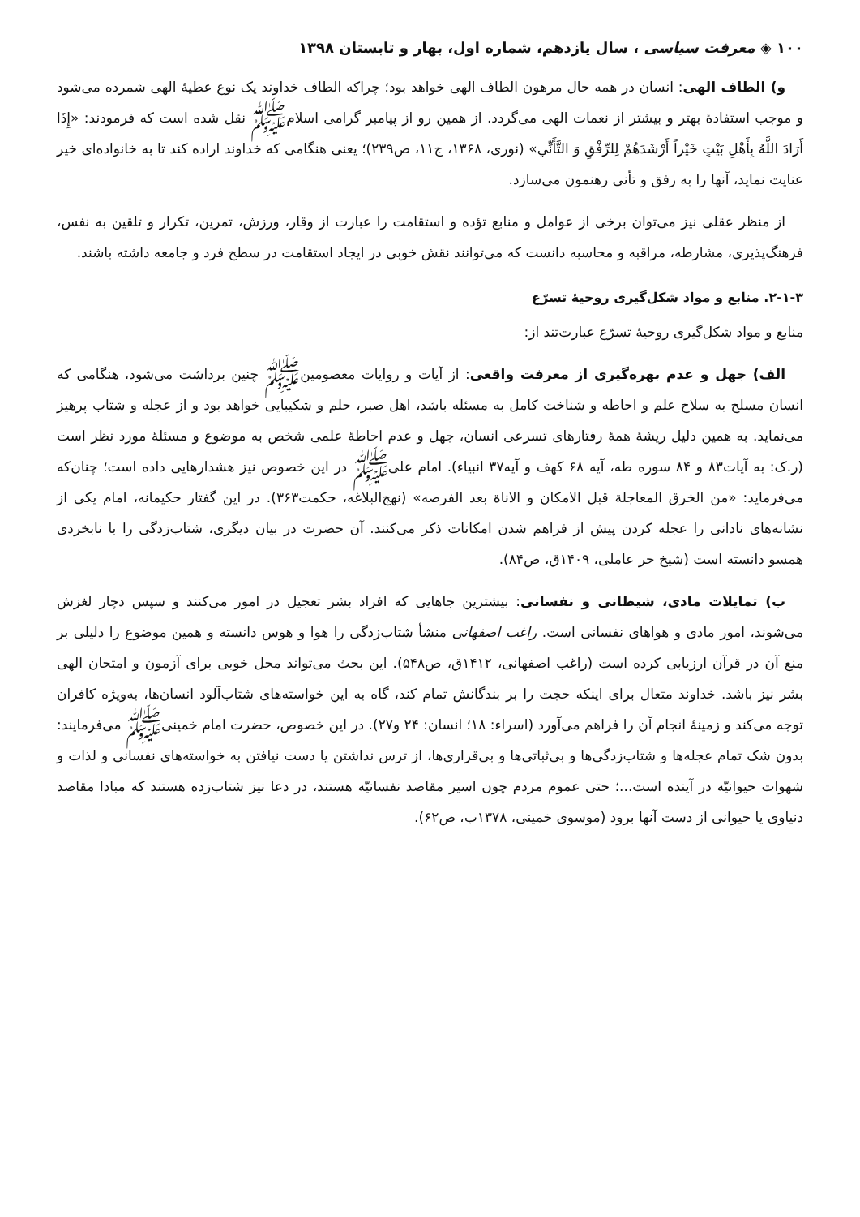۱۰۰ ◈ معرفت سیاسی ، سال یازدهم، شماره اول، بهار و تابستان ۱۳۹۸
و) الطاف الهی: انسان در همه حال مرهون الطاف الهی خواهد بود؛ چراکه الطاف خداوند یک نوع عطیهٔ الهی شمرده می‌شود و موجب استفادهٔ بهتر و بیشتر از نعمات الهی می‌گردد. از همین رو از پیامبر گرامی اسلامﷺ نقل شده است که فرمودند: «إِذَا أَرَادَ اللَّهُ بِأَهْلِ بَيْتٍ خَيْراً أَرْشَدَهُمْ لِلرِّفْقِ وَ التَّأَنِّي» (نوری، ۱۳۶۸، ج۱۱، ص۲۳۹)؛ یعنی هنگامی که خداوند اراده کند تا به خانواده‌ای خیر عنایت نماید، آنها را به رفق و تأنی رهنمون می‌سازد.
از منظر عقلی نیز می‌توان برخی از عوامل و منابع تؤده و استقامت را عبارت از وقار، ورزش، تمرین، تکرار و تلقین به نفس، فرهنگ‌پذیری، مشارطه، مراقبه و محاسبه دانست که می‌توانند نقش خوبی در ایجاد استقامت در سطح فرد و جامعه داشته باشند.
۲-۱-۳. منابع و مواد شکل‌گیری روحیهٔ تسرّع
منابع و مواد شکل‌گیری روحیهٔ تسرّع عبارت‌تند از:
الف) جهل و عدم بهره‌گیری از معرفت واقعی: از آیات و روایات معصومینﷺ چنین برداشت می‌شود، هنگامی که انسان مسلح به سلاح علم و احاطه و شناخت کامل به مسئله باشد، اهل صبر، حلم و شکیبایی خواهد بود و از عجله و شتاب پرهیز می‌نماید. به همین دلیل ریشهٔ همهٔ رفتارهای تسرعی انسان، جهل و عدم احاطهٔ علمی شخص به موضوع و مسئلهٔ مورد نظر است (ر.ک: به آیات۸۳ و ۸۴ سوره طه، آیه ۶۸ کهف و آیه۳۷ انبیاء). امام علیﷺ در این خصوص نیز هشدارهایی داده است؛ چنان‌که می‌فرماید: «من الخرق المعاجلة قبل الامکان و الاناة بعد الفرصه» (نهج‌البلاغه، حکمت۳۶۳). در این گفتار حکیمانه، امام یکی از نشانه‌های نادانی را عجله کردن پیش از فراهم شدن امکانات ذکر می‌کنند. آن حضرت در بیان دیگری، شتاب‌زدگی را با نابخردی همسو دانسته است (شیخ حر عاملی، ۱۴۰۹ق، ص۸۴).
ب) تمایلات مادی، شیطانی و نفسانی: بیشترین جاهایی که افراد بشر تعجیل در امور می‌کنند و سپس دچار لغزش می‌شوند، امور مادی و هواهای نفسانی است. راغب اصفهانی منشأ شتاب‌زدگی را هوا و هوس دانسته و همین موضوع را دلیلی بر منع آن در قرآن ارزیابی کرده است (راغب اصفهانی، ۱۴۱۲ق، ص۵۴۸). این بحث می‌تواند محل خوبی برای آزمون و امتحان الهی بشر نیز باشد. خداوند متعال برای اینکه حجت را بر بندگانش تمام کند، گاه به این خواسته‌های شتاب‌آلود انسان‌ها، به‌ویژه کافران توجه می‌کند و زمینهٔ انجام آن را فراهم می‌آورد (اسراء: ۱۸؛ انسان: ۲۴ و۲۷). در این خصوص، حضرت امام خمینیﷺ می‌فرمایند: بدون شک تمام عجله‌ها و شتاب‌زدگی‌ها و بی‌ثباتی‌ها و بی‌قراری‌ها، از ترس نداشتن یا دست نیافتن به خواسته‌های نفسانی و لذات و شهوات حیوانیّه در آینده است...؛ حتی عموم مردم چون اسیر مقاصد نفسانیّه هستند، در دعا نیز شتاب‌زده هستند که مبادا مقاصد دنیاوی یا حیوانی از دست آنها برود (موسوی خمینی، ۱۳۷۸ب، ص۶۲).